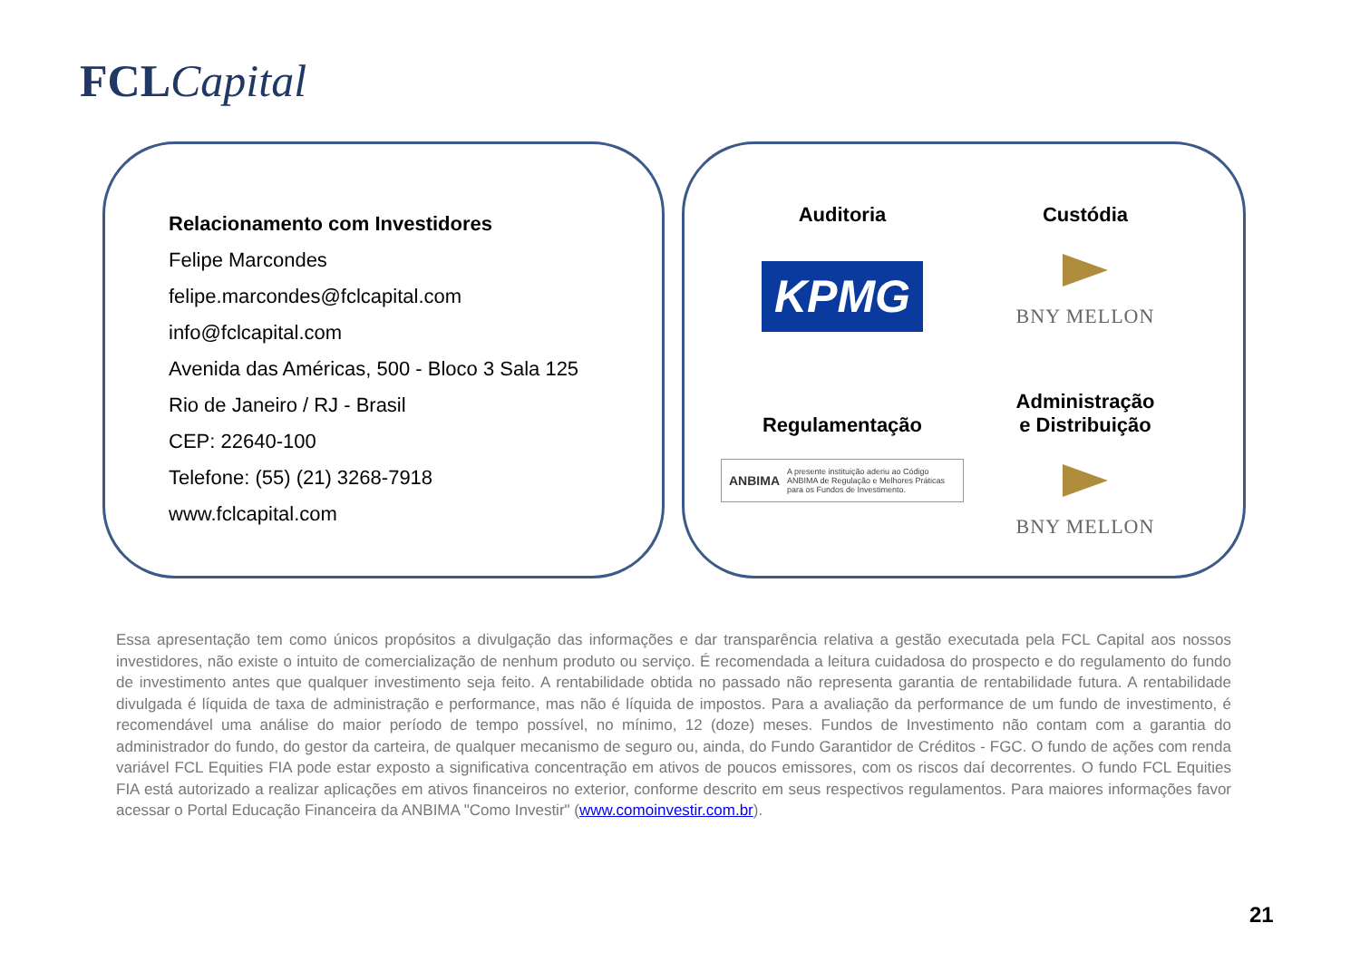FCL Capital
Relacionamento com Investidores
Felipe Marcondes
felipe.marcondes@fclcapital.com
info@fclcapital.com
Avenida das Américas, 500 - Bloco 3 Sala 125
Rio de Janeiro / RJ - Brasil
CEP: 22640-100
Telefone: (55) (21) 3268-7918
www.fclcapital.com
Auditoria
KPMG
Custódia
BNY MELLON
Regulamentação
ANBIMA A presente instituição aderiu ao Código ANBIMA de Regulação e Melhores Práticas para os Fundos de Investimento.
Administração
e Distribuição
BNY MELLON
Essa apresentação tem como únicos propósitos a divulgação das informações e dar transparência relativa a gestão executada pela FCL Capital aos nossos investidores, não existe o intuito de comercialização de nenhum produto ou serviço. É recomendada a leitura cuidadosa do prospecto e do regulamento do fundo de investimento antes que qualquer investimento seja feito. A rentabilidade obtida no passado não representa garantia de rentabilidade futura. A rentabilidade divulgada é líquida de taxa de administração e performance, mas não é líquida de impostos. Para a avaliação da performance de um fundo de investimento, é recomendável uma análise do maior período de tempo possível, no mínimo, 12 (doze) meses. Fundos de Investimento não contam com a garantia do administrador do fundo, do gestor da carteira, de qualquer mecanismo de seguro ou, ainda, do Fundo Garantidor de Créditos - FGC. O fundo de ações com renda variável FCL Equities FIA pode estar exposto a significativa concentração em ativos de poucos emissores, com os riscos daí decorrentes. O fundo FCL Equities FIA está autorizado a realizar aplicações em ativos financeiros no exterior, conforme descrito em seus respectivos regulamentos. Para maiores informações favor acessar o Portal Educação Financeira da ANBIMA "Como Investir" (www.comoinvestir.com.br).
21